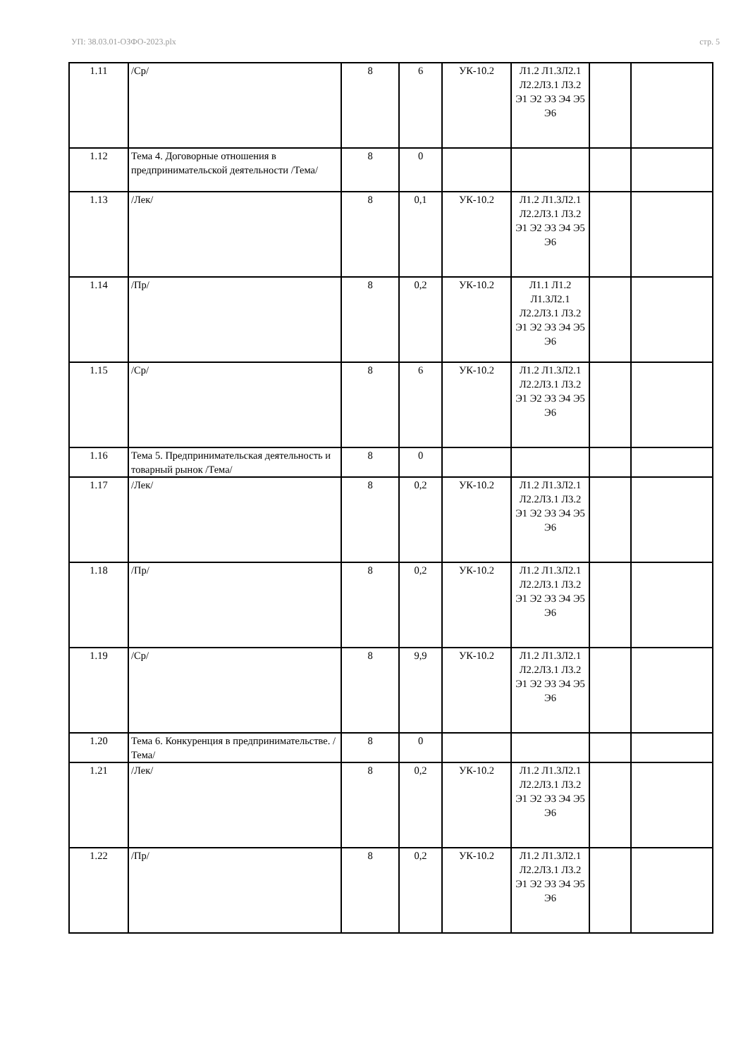УП: 38.03.01-ОЗФО-2023.plx стр. 5
| 1.11 | /Ср/ | 8 | 6 | УК-10.2 | Л1.2 Л1.3Л2.1 Л2.2Л3.1 Л3.2 Э1 Э2 Э3 Э4 Э5 Э6 | | |
| 1.12 | Тема 4. Договорные отношения в предпринимательской деятельности /Тема/ | 8 | 0 | | | | |
| 1.13 | /Лек/ | 8 | 0,1 | УК-10.2 | Л1.2 Л1.3Л2.1 Л2.2Л3.1 Л3.2 Э1 Э2 Э3 Э4 Э5 Э6 | | |
| 1.14 | /Пр/ | 8 | 0,2 | УК-10.2 | Л1.1 Л1.2 Л1.3Л2.1 Л2.2Л3.1 Л3.2 Э1 Э2 Э3 Э4 Э5 Э6 | | |
| 1.15 | /Ср/ | 8 | 6 | УК-10.2 | Л1.2 Л1.3Л2.1 Л2.2Л3.1 Л3.2 Э1 Э2 Э3 Э4 Э5 Э6 | | |
| 1.16 | Тема 5. Предпринимательская деятельность и товарный рынок /Тема/ | 8 | 0 | | | | |
| 1.17 | /Лек/ | 8 | 0,2 | УК-10.2 | Л1.2 Л1.3Л2.1 Л2.2Л3.1 Л3.2 Э1 Э2 Э3 Э4 Э5 Э6 | | |
| 1.18 | /Пр/ | 8 | 0,2 | УК-10.2 | Л1.2 Л1.3Л2.1 Л2.2Л3.1 Л3.2 Э1 Э2 Э3 Э4 Э5 Э6 | | |
| 1.19 | /Ср/ | 8 | 9,9 | УК-10.2 | Л1.2 Л1.3Л2.1 Л2.2Л3.1 Л3.2 Э1 Э2 Э3 Э4 Э5 Э6 | | |
| 1.20 | Тема 6. Конкуренция в предпринимательстве. /Тема/ | 8 | 0 | | | | |
| 1.21 | /Лек/ | 8 | 0,2 | УК-10.2 | Л1.2 Л1.3Л2.1 Л2.2Л3.1 Л3.2 Э1 Э2 Э3 Э4 Э5 Э6 | | |
| 1.22 | /Пр/ | 8 | 0,2 | УК-10.2 | Л1.2 Л1.3Л2.1 Л2.2Л3.1 Л3.2 Э1 Э2 Э3 Э4 Э5 Э6 | | |